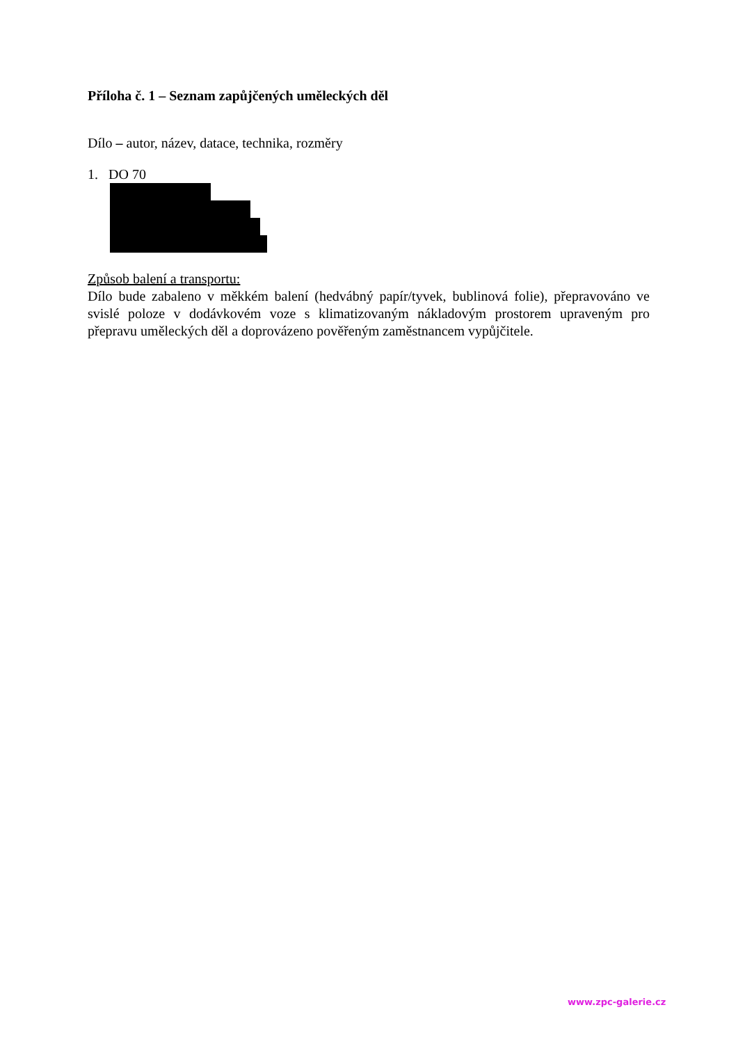Příloha č. 1 – Seznam zapůjčených uměleckých děl
Dílo – autor, název, datace, technika, rozměry
1. DO 70
Způsob balení a transportu:
Dílo bude zabaleno v měkkém balení (hedvábný papír/tyvek, bublinová folie), přepravováno ve svislé poloze v dodávkovém voze s klimatizovaným nákladovým prostorem upraveným pro přepravu uměleckých děl a doprovázeno pověřeným zaměstnancem vypůjčitele.
www.zpc-galerie.cz